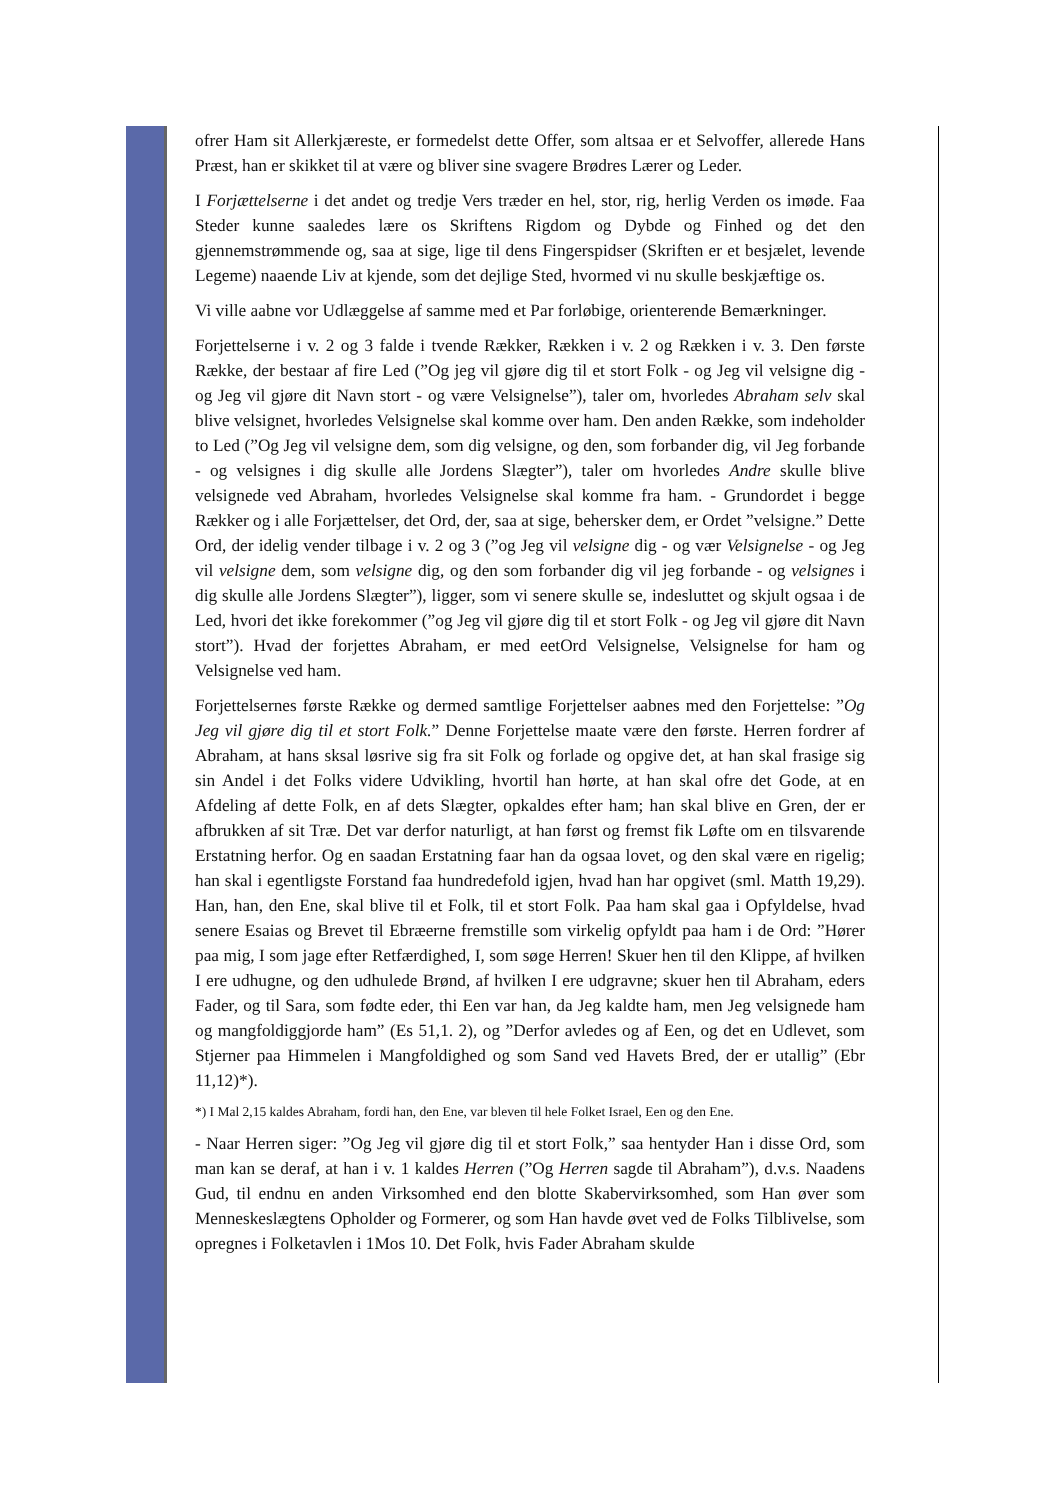ofrer Ham sit Allerkjæreste, er formedelst dette Offer, som altsaa er et Selvoffer, allerede Hans Præst, han er skikket til at være og bliver sine svagere Brødres Lærer og Leder.
I Forjættelserne i det andet og tredje Vers træder en hel, stor, rig, herlig Verden os imøde. Faa Steder kunne saaledes lære os Skriftens Rigdom og Dybde og Finhed og det den gjennemstrømmende og, saa at sige, lige til dens Fingerspidser (Skriften er et besjælet, levende Legeme) naaende Liv at kjende, som det dejlige Sted, hvormed vi nu skulle beskjæftige os.
Vi ville aabne vor Udlæggelse af samme med et Par forløbige, orienterende Bemærkninger.
Forjettelserne i v. 2 og 3 falde i tvende Rækker, Rækken i v. 2 og Rækken i v. 3. Den første Række, der bestaar af fire Led (”Og jeg vil gjøre dig til et stort Folk - og Jeg vil velsigne dig - og Jeg vil gjøre dit Navn stort - og være Velsignelse”), taler om, hvorledes Abraham selv skal blive velsignet, hvorledes Velsignelse skal komme over ham. Den anden Række, som indeholder to Led (”Og Jeg vil velsigne dem, som dig velsigne, og den, som forbander dig, vil Jeg forbande - og velsignes i dig skulle alle Jordens Slægter”), taler om hvorledes Andre skulle blive velsignede ved Abraham, hvorledes Velsignelse skal komme fra ham. - Grundordet i begge Rækker og i alle Forjættelser, det Ord, der, saa at sige, behersker dem, er Ordet ”velsigne.” Dette Ord, der idelig vender tilbage i v. 2 og 3 (”og Jeg vil velsigne dig - og vær Velsignelse - og Jeg vil velsigne dem, som velsigne dig, og den som forbander dig vil jeg forbande - og velsignes i dig skulle alle Jordens Slægter”), ligger, som vi senere skulle se, indesluttet og skjult ogsaa i de Led, hvori det ikke forekommer (”og Jeg vil gjøre dig til et stort Folk - og Jeg vil gjøre dit Navn stort”). Hvad der forjettes Abraham, er med eetOrd Velsignelse, Velsignelse for ham og Velsignelse ved ham.
Forjettelsernes første Række og dermed samtlige Forjettelser aabnes med den Forjettelse: ”Og Jeg vil gjøre dig til et stort Folk.” Denne Forjettelse maate være den første. Herren fordrer af Abraham, at hans sksal løsrive sig fra sit Folk og forlade og opgive det, at han skal frasige sig sin Andel i det Folks videre Udvikling, hvortil han hørte, at han skal ofre det Gode, at en Afdeling af dette Folk, en af dets Slægter, opkaldes efter ham; han skal blive en Gren, der er afbrukken af sit Træ. Det var derfor naturligt, at han først og fremst fik Løfte om en tilsvarende Erstatning herfor. Og en saadan Erstatning faar han da ogsaa lovet, og den skal være en rigelig; han skal i egentligste Forstand faa hundredefold igjen, hvad han har opgivet (sml. Matth 19,29). Han, han, den Ene, skal blive til et Folk, til et stort Folk. Paa ham skal gaa i Opfyldelse, hvad senere Esaias og Brevet til Ebræerne fremstille som virkelig opfyldt paa ham i de Ord: ”Hører paa mig, I som jage efter Retfærdighed, I, som søge Herren! Skuer hen til den Klippe, af hvilken I ere udhugne, og den udhulede Brønd, af hvilken I ere udgravne; skuer hen til Abraham, eders Fader, og til Sara, som fødte eder, thi Een var han, da Jeg kaldte ham, men Jeg velsignede ham og mangfoldiggjorde ham” (Es 51,1. 2), og ”Derfor avledes og af Een, og det en Udlevet, som Stjerner paa Himmelen i Mangfoldighed og som Sand ved Havets Bred, der er utallig” (Ebr 11,12)*).
*) I Mal 2,15 kaldes Abraham, fordi han, den Ene, var bleven til hele Folket Israel, Een og den Ene.
- Naar Herren siger: ”Og Jeg vil gjøre dig til et stort Folk,” saa hentyder Han i disse Ord, som man kan se deraf, at han i v. 1 kaldes Herren (”Og Herren sagde til Abraham”), d.v.s. Naadens Gud, til endnu en anden Virksomhed end den blotte Skabervirksomhed, som Han øver som Menneskeslægtens Opholder og Formerer, og som Han havde øvet ved de Folks Tilblivelse, som opregnes i Folketavlen i 1Mos 10. Det Folk, hvis Fader Abraham skulde